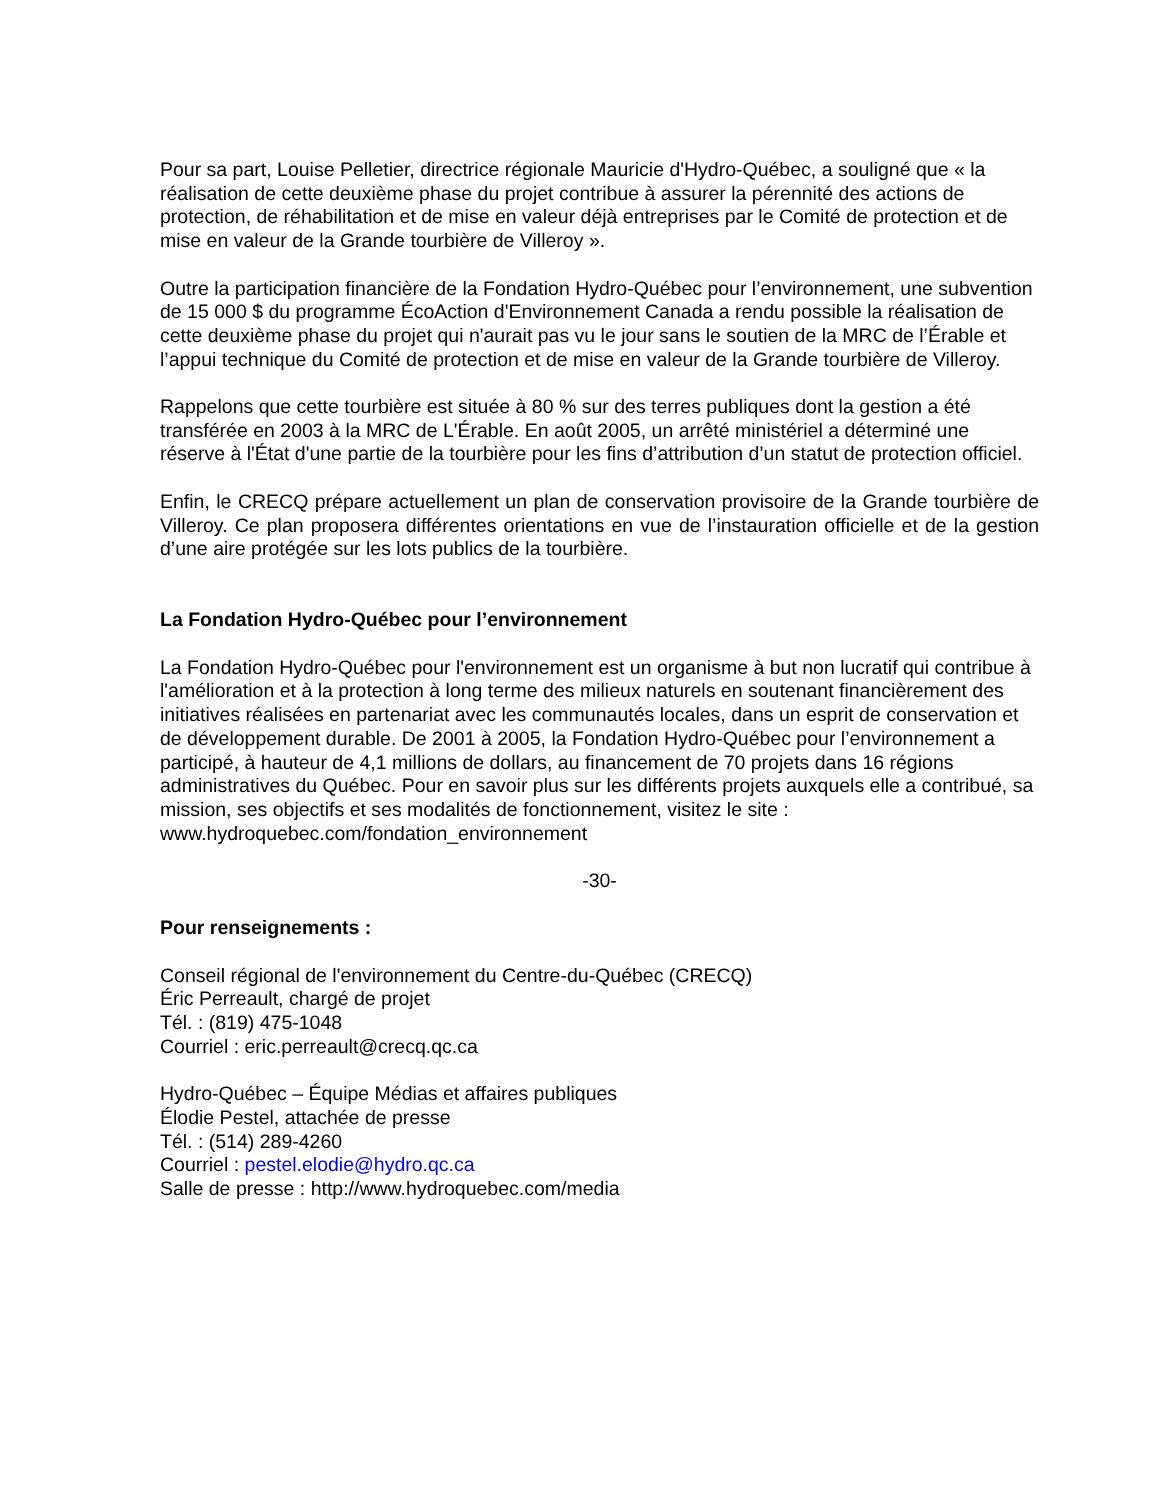Pour sa part, Louise Pelletier, directrice régionale Mauricie d'Hydro-Québec, a souligné que « la réalisation de cette deuxième phase du projet contribue à assurer la pérennité des actions de protection, de réhabilitation et de mise en valeur déjà entreprises par le Comité de protection et de mise en valeur de la Grande tourbière de Villeroy ».
Outre la participation financière de la Fondation Hydro-Québec pour l’environnement, une subvention de 15 000 $ du programme ÉcoAction d'Environnement Canada a rendu possible la réalisation de cette deuxième phase du projet qui n'aurait pas vu le jour sans le soutien de la MRC de l’Érable et l’appui technique du Comité de protection et de mise en valeur de la Grande tourbière de Villeroy.
Rappelons que cette tourbière est située à 80 % sur des terres publiques dont la gestion a été transférée en 2003 à la MRC de L'Érable. En août 2005, un arrêté ministériel a déterminé une réserve à l'État d'une partie de la tourbière pour les fins d’attribution d’un statut de protection officiel.
Enfin, le CRECQ prépare actuellement un plan de conservation provisoire de la Grande tourbière de Villeroy. Ce plan proposera différentes orientations en vue de l’instauration officielle et de la gestion d’une aire protégée sur les lots publics de la tourbière.
La Fondation Hydro-Québec pour l’environnement
La Fondation Hydro-Québec pour l'environnement est un organisme à but non lucratif qui contribue à l'amélioration et à la protection à long terme des milieux naturels en soutenant financièrement des initiatives réalisées en partenariat avec les communautés locales, dans un esprit de conservation et de développement durable. De 2001 à 2005, la Fondation Hydro-Québec pour l’environnement a participé, à hauteur de 4,1 millions de dollars, au financement de 70 projets dans 16 régions administratives du Québec. Pour en savoir plus sur les différents projets auxquels elle a contribué, sa mission, ses objectifs et ses modalités de fonctionnement, visitez le site : www.hydroquebec.com/fondation_environnement
-30-
Pour renseignements :
Conseil régional de l'environnement du Centre-du-Québec (CRECQ)
Éric Perreault, chargé de projet
Tél. : (819) 475-1048
Courriel : eric.perreault@crecq.qc.ca
Hydro-Québec – Équipe Médias et affaires publiques
Élodie Pestel, attachée de presse
Tél. : (514) 289-4260
Courriel : pestel.elodie@hydro.qc.ca
Salle de presse : http://www.hydroquebec.com/media